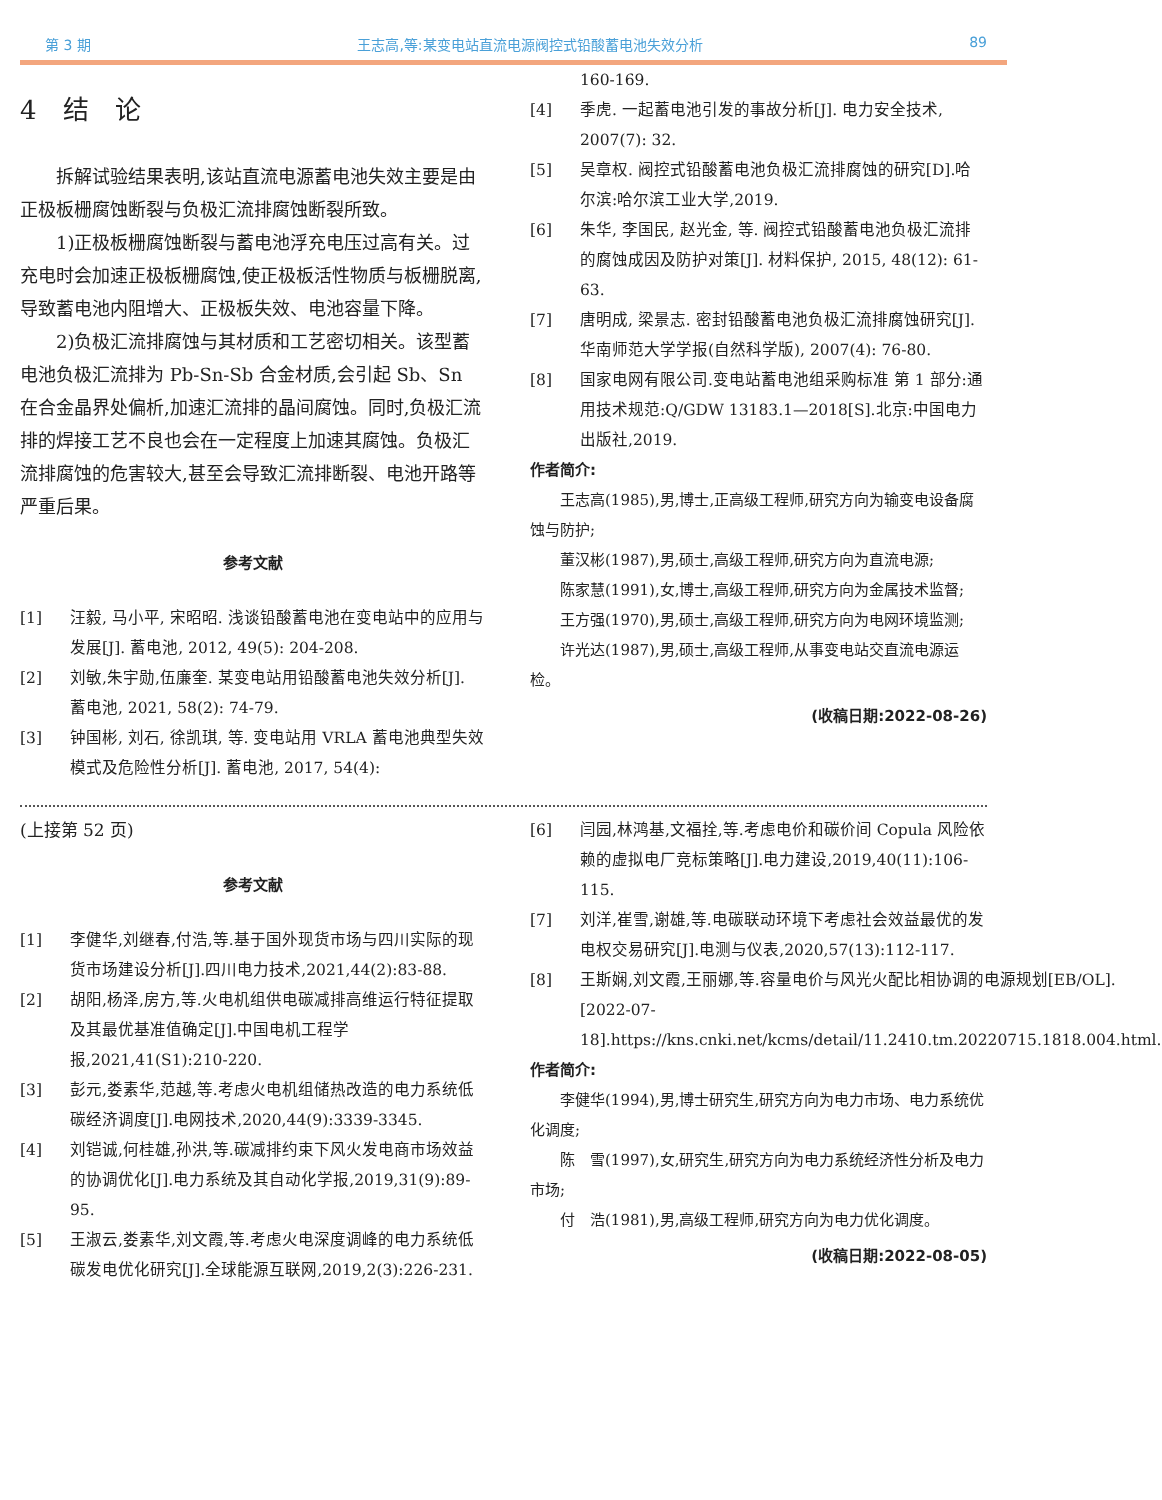第 3 期 王志高,等:某变电站直流电源阀控式铅酸蓄电池失效分析 89
4　结　论
拆解试验结果表明,该站直流电源蓄电池失效主要是由正极板栅腐蚀断裂与负极汇流排腐蚀断裂所致。
1)正极板栅腐蚀断裂与蓄电池浮充电压过高有关。过充电时会加速正极板栅腐蚀,使正极板活性物质与板栅脱离,导致蓄电池内阻增大、正极板失效、电池容量下降。
2)负极汇流排腐蚀与其材质和工艺密切相关。该型蓄电池负极汇流排为 Pb-Sn-Sb 合金材质,会引起 Sb、Sn 在合金晶界处偏析,加速汇流排的晶间腐蚀。同时,负极汇流排的焊接工艺不良也会在一定程度上加速其腐蚀。负极汇流排腐蚀的危害较大,甚至会导致汇流排断裂、电池开路等严重后果。
参考文献
[1] 汪毅, 马小平, 宋昭昭. 浅谈铅酸蓄电池在变电站中的应用与发展[J]. 蓄电池, 2012, 49(5): 204-208.
[2] 刘敏,朱宇勋,伍廉奎. 某变电站用铅酸蓄电池失效分析[J]. 蓄电池, 2021, 58(2): 74-79.
[3] 钟国彬, 刘石, 徐凯琪, 等. 变电站用 VRLA 蓄电池典型失效模式及危险性分析[J]. 蓄电池, 2017, 54(4):
160-169.
[4] 季虎. 一起蓄电池引发的事故分析[J]. 电力安全技术, 2007(7): 32.
[5] 吴章权. 阀控式铅酸蓄电池负极汇流排腐蚀的研究[D].哈尔滨:哈尔滨工业大学,2019.
[6] 朱华, 李国民, 赵光金, 等. 阀控式铅酸蓄电池负极汇流排的腐蚀成因及防护对策[J]. 材料保护, 2015, 48(12): 61-63.
[7] 唐明成, 梁景志. 密封铅酸蓄电池负极汇流排腐蚀研究[J]. 华南师范大学学报(自然科学版), 2007(4): 76-80.
[8] 国家电网有限公司.变电站蓄电池组采购标准 第 1 部分:通用技术规范:Q/GDW 13183.1—2018[S].北京:中国电力出版社,2019.
作者简介:
王志高(1985),男,博士,正高级工程师,研究方向为输变电设备腐蚀与防护;
董汉彬(1987),男,硕士,高级工程师,研究方向为直流电源;
陈家慧(1991),女,博士,高级工程师,研究方向为金属技术监督;
王方强(1970),男,硕士,高级工程师,研究方向为电网环境监测;
许光达(1987),男,硕士,高级工程师,从事变电站交直流电源运检。
(收稿日期:2022-08-26)
(上接第 52 页)
参考文献
[1] 李健华,刘继春,付浩,等.基于国外现货市场与四川实际的现货市场建设分析[J].四川电力技术,2021,44(2):83-88.
[2] 胡阳,杨泽,房方,等.火电机组供电碳减排高维运行特征提取及其最优基准值确定[J].中国电机工程学报,2021,41(S1):210-220.
[3] 彭元,娄素华,范越,等.考虑火电机组储热改造的电力系统低碳经济调度[J].电网技术,2020,44(9):3339-3345.
[4] 刘铠诚,何桂雄,孙洪,等.碳减排约束下风火发电商市场效益的协调优化[J].电力系统及其自动化学报,2019,31(9):89-95.
[5] 王淑云,娄素华,刘文霞,等.考虑火电深度调峰的电力系统低碳发电优化研究[J].全球能源互联网,2019,2(3):226-231.
[6] 闫园,林鸿基,文福拴,等.考虑电价和碳价间 Copula 风险依赖的虚拟电厂竞标策略[J].电力建设,2019,40(11):106-115.
[7] 刘洋,崔雪,谢雄,等.电碳联动环境下考虑社会效益最优的发电权交易研究[J].电测与仪表,2020,57(13):112-117.
[8] 王斯娴,刘文霞,王丽娜,等.容量电价与风光火配比相协调的电源规划[EB/OL].[2022-07-18].https://kns.cnki.net/kcms/detail/11.2410.tm.20220715.1818.004.html.
作者简介:
李健华(1994),男,博士研究生,研究方向为电力市场、电力系统优化调度;
陈　雪(1997),女,研究生,研究方向为电力系统经济性分析及电力市场;
付　浩(1981),男,高级工程师,研究方向为电力优化调度。
(收稿日期:2022-08-05)